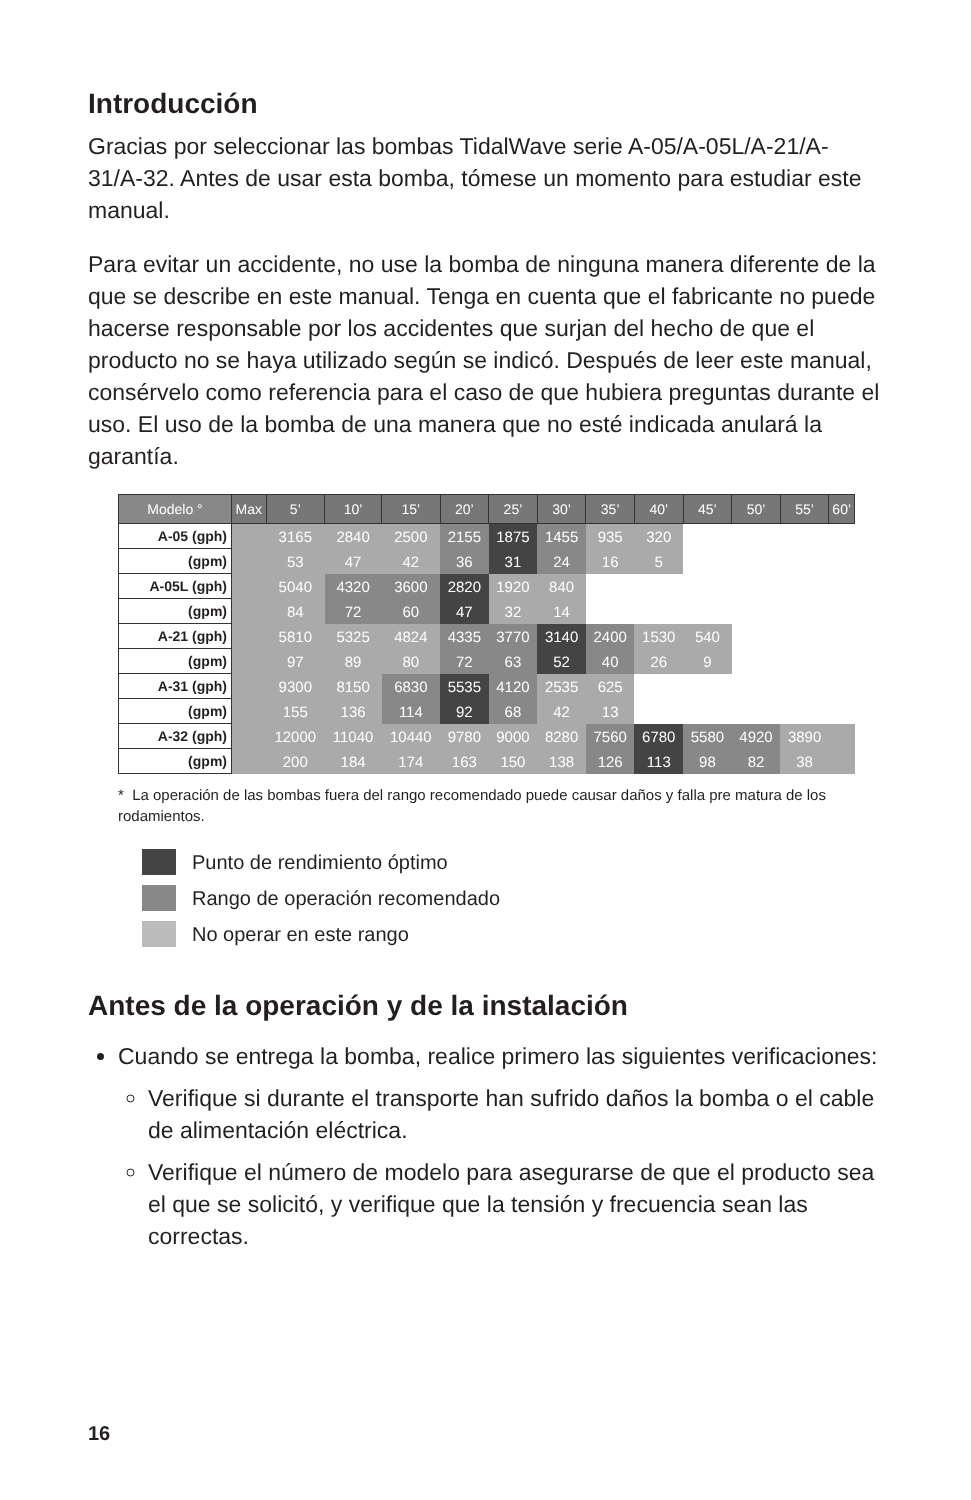Introducción
Gracias por seleccionar las bombas TidalWave serie A-05/A-05L/A-21/A-31/A-32. Antes de usar esta bomba, tómese un momento para estudiar este manual.
Para evitar un accidente, no use la bomba de ninguna manera diferente de la que se describe en este manual. Tenga en cuenta que el fabricante no puede hacerse responsable por los accidentes que surjan del hecho de que el producto no se haya utilizado según se indicó. Después de leer este manual, consérvelo como referencia para el caso de que hubiera preguntas durante el uso. El uso de la bomba de una manera que no esté indicada anulará la garantía.
| Modelo ° | Max | 5’ | 10’ | 15’ | 20’ | 25’ | 30’ | 35’ | 40’ | 45’ | 50’ | 55’ | 60’ |
| --- | --- | --- | --- | --- | --- | --- | --- | --- | --- | --- | --- | --- | --- |
| A-05 (gph) | | 3165 | 2840 | 2500 | 2155 | 1875 | 1455 | 935 | 320 | | | | |
| (gpm) | | 53 | 47 | 42 | 36 | 31 | 24 | 16 | 5 | | | | |
| A-05L (gph) | | 5040 | 4320 | 3600 | 2820 | 1920 | 840 | | | | | | |
| (gpm) | | 84 | 72 | 60 | 47 | 32 | 14 | | | | | | |
| A-21 (gph) | | 5810 | 5325 | 4824 | 4335 | 3770 | 3140 | 2400 | 1530 | 540 | | | |
| (gpm) | | 97 | 89 | 80 | 72 | 63 | 52 | 40 | 26 | 9 | | | |
| A-31 (gph) | | 9300 | 8150 | 6830 | 5535 | 4120 | 2535 | 625 | | | | | |
| (gpm) | | 155 | 136 | 114 | 92 | 68 | 42 | 13 | | | | | |
| A-32 (gph) | | 12000 | 11040 | 10440 | 9780 | 9000 | 8280 | 7560 | 6780 | 5580 | 4920 | 3890 | |
| (gpm) | | 200 | 184 | 174 | 163 | 150 | 138 | 126 | 113 | 98 | 82 | 38 | |
* La operación de las bombas fuera del rango recomendado puede causar daños y falla pre matura de los rodamientos.
Punto de rendimiento óptimo
Rango de operación recomendado
No operar en este rango
Antes de la operación y de la instalación
Cuando se entrega la bomba, realice primero las siguientes verificaciones:
Verifique si durante el transporte han sufrido daños la bomba o el cable de alimentación eléctrica.
Verifique el número de modelo para asegurarse de que el producto sea el que se solicitó, y verifique que la tensión y frecuencia sean las correctas.
16